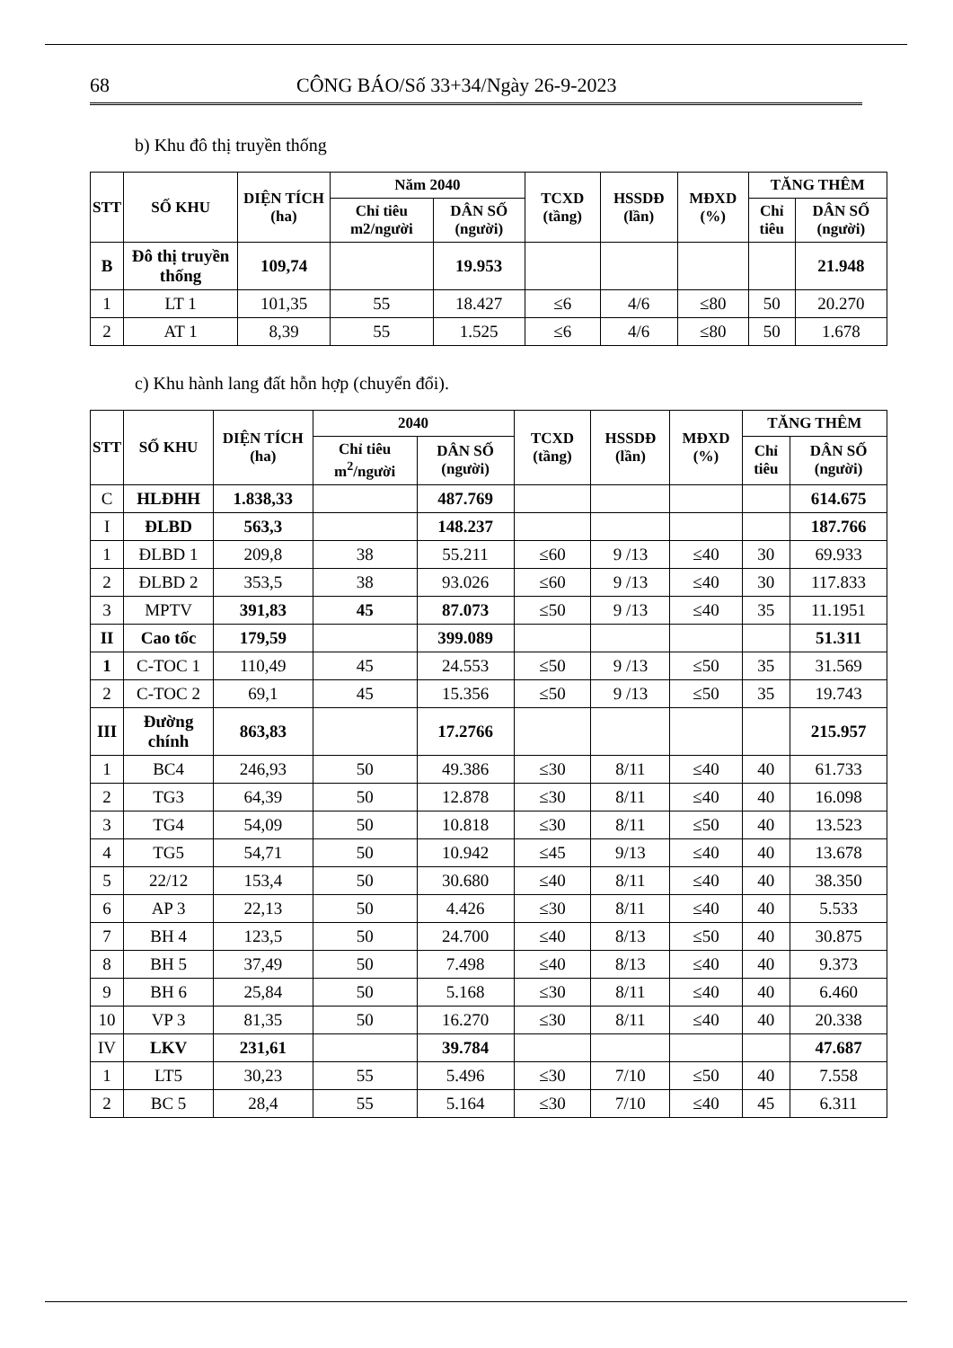68 CÔNG BÁO/Số 33+34/Ngày 26-9-2023
b) Khu đô thị truyền thống
| STT | SỐ KHU | DIỆN TÍCH (ha) | Năm 2040 | | TCXD (tầng) | HSSDĐ (lần) | MĐXD (%) | TĂNG THÊM | |
| --- | --- | --- | --- | --- | --- | --- | --- | --- | --- |
| | | | Chỉ tiêu m2/người | DÂN SỐ (người) | | | | Chỉ tiêu | DÂN SỐ (người) |
| B | Đô thị truyền thống | 109,74 | | 19.953 | | | | | 21.948 |
| 1 | LT 1 | 101,35 | 55 | 18.427 | ≤6 | 4/6 | ≤80 | 50 | 20.270 |
| 2 | AT 1 | 8,39 | 55 | 1.525 | ≤6 | 4/6 | ≤80 | 50 | 1.678 |
c) Khu hành lang đất hỗn hợp (chuyển đổi).
| STT | SỐ KHU | DIỆN TÍCH (ha) | 2040 | | TCXD (tầng) | HSSDĐ (lần) | MĐXD (%) | TĂNG THÊM | |
| --- | --- | --- | --- | --- | --- | --- | --- | --- | --- |
| | | | Chỉ tiêu m<sup>2</sup>/người | DÂN SỐ (người) | | | | Chỉ tiêu | DÂN SỐ (người) |
| C | HLĐHH | 1.838,33 | | 487.769 | | | | | 614.675 |
| I | ĐLBD | 563,3 | | 148.237 | | | | | 187.766 |
| 1 | ĐLBD 1 | 209,8 | 38 | 55.211 | ≤60 | 9 /13 | ≤40 | 30 | 69.933 |
| 2 | ĐLBD 2 | 353,5 | 38 | 93.026 | ≤60 | 9 /13 | ≤40 | 30 | 117.833 |
| 3 | MPTV | 391,83 | 45 | 87.073 | ≤50 | 9 /13 | ≤40 | 35 | 11.1951 |
| II | Cao tốc | 179,59 | | 399.089 | | | | | 51.311 |
| 1 | C-TOC 1 | 110,49 | 45 | 24.553 | ≤50 | 9 /13 | ≤50 | 35 | 31.569 |
| 2 | C-TOC 2 | 69,1 | 45 | 15.356 | ≤50 | 9 /13 | ≤50 | 35 | 19.743 |
| III | Đường chính | 863,83 | | 17.2766 | | | | | 215.957 |
| 1 | BC4 | 246,93 | 50 | 49.386 | ≤30 | 8/11 | ≤40 | 40 | 61.733 |
| 2 | TG3 | 64,39 | 50 | 12.878 | ≤30 | 8/11 | ≤40 | 40 | 16.098 |
| 3 | TG4 | 54,09 | 50 | 10.818 | ≤30 | 8/11 | ≤50 | 40 | 13.523 |
| 4 | TG5 | 54,71 | 50 | 10.942 | ≤45 | 9/13 | ≤40 | 40 | 13.678 |
| 5 | 22/12 | 153,4 | 50 | 30.680 | ≤40 | 8/11 | ≤40 | 40 | 38.350 |
| 6 | AP 3 | 22,13 | 50 | 4.426 | ≤30 | 8/11 | ≤40 | 40 | 5.533 |
| 7 | BH 4 | 123,5 | 50 | 24.700 | ≤40 | 8/13 | ≤50 | 40 | 30.875 |
| 8 | BH 5 | 37,49 | 50 | 7.498 | ≤40 | 8/13 | ≤40 | 40 | 9.373 |
| 9 | BH 6 | 25,84 | 50 | 5.168 | ≤30 | 8/11 | ≤40 | 40 | 6.460 |
| 10 | VP 3 | 81,35 | 50 | 16.270 | ≤30 | 8/11 | ≤40 | 40 | 20.338 |
| IV | LKV | 231,61 | | 39.784 | | | | | 47.687 |
| 1 | LT5 | 30,23 | 55 | 5.496 | ≤30 | 7/10 | ≤50 | 40 | 7.558 |
| 2 | BC 5 | 28,4 | 55 | 5.164 | ≤30 | 7/10 | ≤40 | 45 | 6.311 |